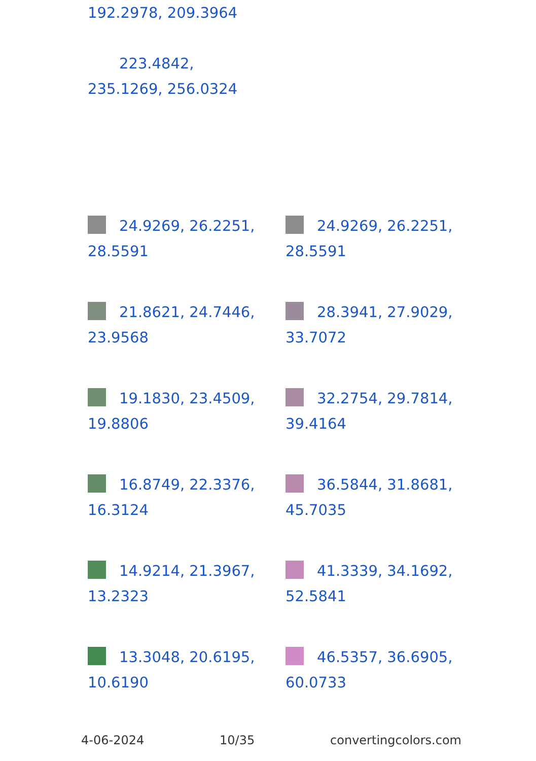192.2978, 209.3964
223.4842,
235.1269, 256.0324
24.9269, 26.2251, 28.5591
24.9269, 26.2251, 28.5591
21.8621, 24.7446, 23.9568
28.3941, 27.9029, 33.7072
19.1830, 23.4509, 19.8806
32.2754, 29.7814, 39.4164
16.8749, 22.3376, 16.3124
36.5844, 31.8681, 45.7035
14.9214, 21.3967, 13.2323
41.3339, 34.1692, 52.5841
13.3048, 20.6195, 10.6190
46.5357, 36.6905, 60.0733
4-06-2024 10/35 convertingcolors.com